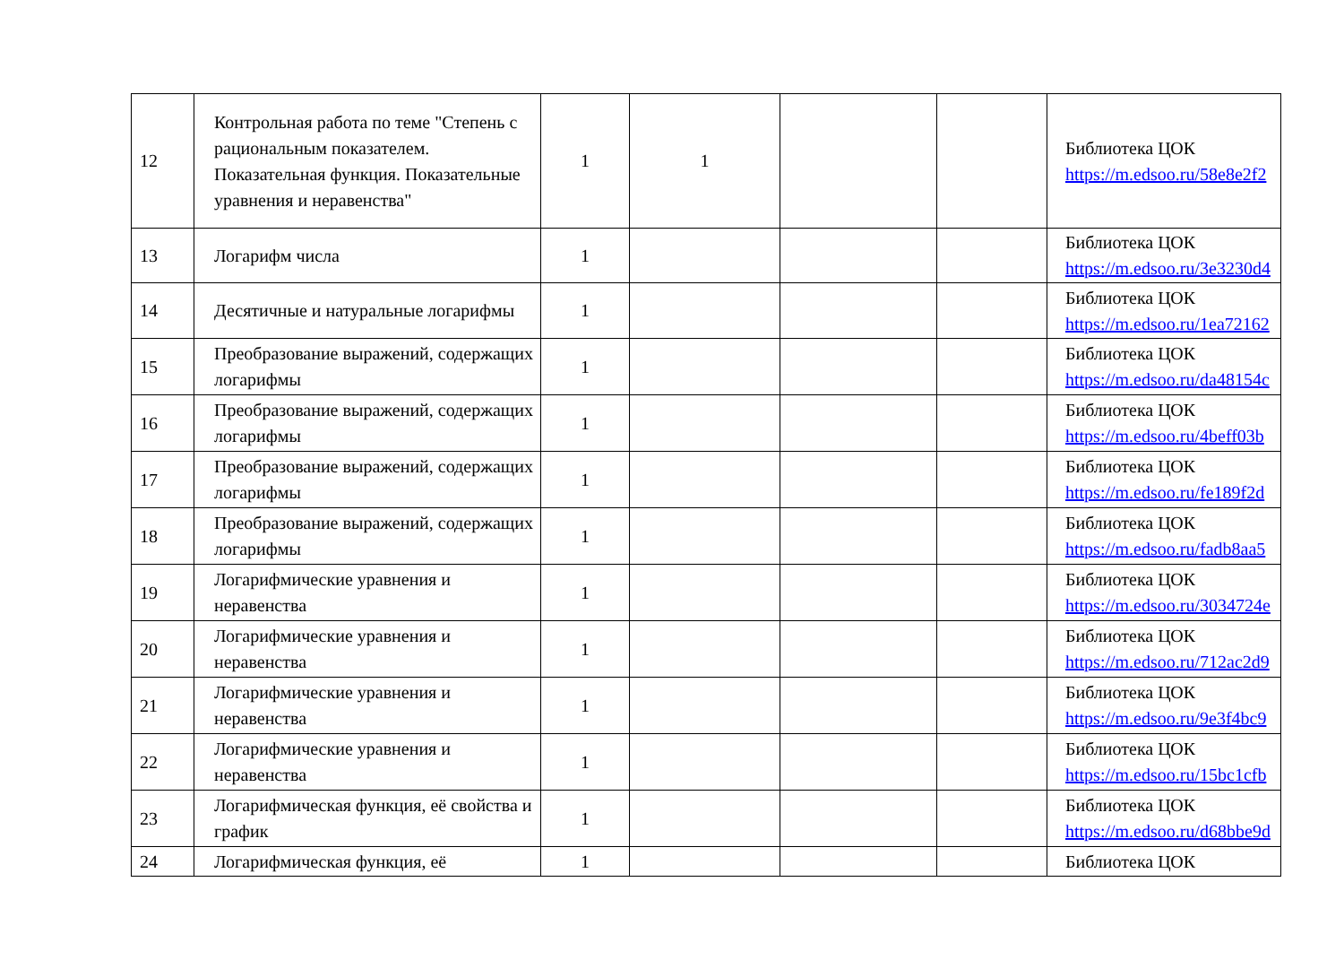| 12 | Контрольная работа по теме "Степень с рациональным показателем. Показательная функция. Показательные уравнения и неравенства" | 1 | 1 | | | Библиотека ЦОК https://m.edsoo.ru/58e8e2f2 |
| 13 | Логарифм числа | 1 | | | | Библиотека ЦОК https://m.edsoo.ru/3e3230d4 |
| 14 | Десятичные и натуральные логарифмы | 1 | | | | Библиотека ЦОК https://m.edsoo.ru/1ea72162 |
| 15 | Преобразование выражений, содержащих логарифмы | 1 | | | | Библиотека ЦОК https://m.edsoo.ru/da48154c |
| 16 | Преобразование выражений, содержащих логарифмы | 1 | | | | Библиотека ЦОК https://m.edsoo.ru/4beff03b |
| 17 | Преобразование выражений, содержащих логарифмы | 1 | | | | Библиотека ЦОК https://m.edsoo.ru/fe189f2d |
| 18 | Преобразование выражений, содержащих логарифмы | 1 | | | | Библиотека ЦОК https://m.edsoo.ru/fadb8aa5 |
| 19 | Логарифмические уравнения и неравенства | 1 | | | | Библиотека ЦОК https://m.edsoo.ru/3034724e |
| 20 | Логарифмические уравнения и неравенства | 1 | | | | Библиотека ЦОК https://m.edsoo.ru/712ac2d9 |
| 21 | Логарифмические уравнения и неравенства | 1 | | | | Библиотека ЦОК https://m.edsoo.ru/9e3f4bc9 |
| 22 | Логарифмические уравнения и неравенства | 1 | | | | Библиотека ЦОК https://m.edsoo.ru/15bc1cfb |
| 23 | Логарифмическая функция, её свойства и график | 1 | | | | Библиотека ЦОК https://m.edsoo.ru/d68bbe9d |
| 24 | Логарифмическая функция, её | 1 | | | | Библиотека ЦОК |